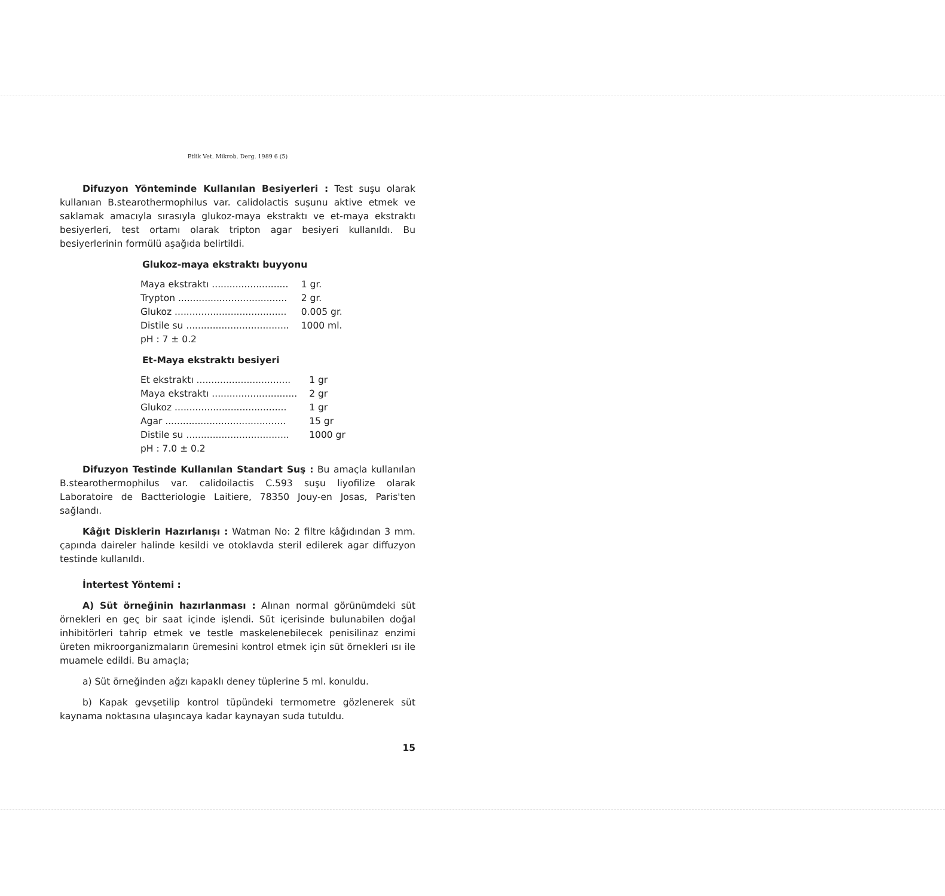Etlik Vet. Mikrob. Derg. 1989 6 (5)
Difuzyon Yönteminde Kullanılan Besiyerleri : Test suşu olarak kullanıan B.stearothermophilus var. calidolactis suşunu aktive etmek ve saklamak amacıyla sırasıyla glukoz-maya ekstraktı ve et-maya ekstraktı besiyerleri, test ortamı olarak tripton agar besiyeri kullanıldı. Bu besiyerlerinin formülü aşağıda belirtildi.
Glukoz-maya ekstraktı buyyonu
| Maya ekstraktı .......................... | 1 gr. |
| Trypton ..................................... | 2 gr. |
| Glukoz ...................................... | 0.005 gr. |
| Distile su ................................... | 1000 ml. |
| pH : 7 ± 0.2 | |
Et-Maya ekstraktı besiyeri
| Et ekstraktı ................................ | 1 gr |
| Maya ekstraktı ............................. | 2 gr |
| Glukoz ...................................... | 1 gr |
| Agar ......................................... | 15 gr |
| Distile su ................................... | 1000 gr |
| pH : 7.0 ± 0.2 | |
Difuzyon Testinde Kullanılan Standart Suş : Bu amaçla kullanılan B.stearothermophilus var. calidoilactis C.593 suşu liyofilize olarak Laboratoire de Bactteriologie Laitiere, 78350 Jouy-en Josas, Paris'ten sağlandı.
Kâğıt Disklerin Hazırlanışı : Watman No: 2 filtre kâğıdından 3 mm. çapında daireler halinde kesildi ve otoklavda steril edilerek agar diffuzyon testinde kullanıldı.
İntertest Yöntemi :
A) Süt örneğinin hazırlanması : Alınan normal görünümdeki süt örnekleri en geç bir saat içinde işlendi. Süt içerisinde bulunabilen doğal inhibitörleri tahrip etmek ve testle maskelenebilecek penisilinaz enzimi üreten mikroorganizmaların üremesini kontrol etmek için süt örnekleri ısı ile muamele edildi. Bu amaçla;
a) Süt örneğinden ağzı kapaklı deney tüplerine 5 ml. konuldu.
b) Kapak gevşetilip kontrol tüpündeki termometre gözlenerek süt kaynama noktasına ulaşıncaya kadar kaynayan suda tutuldu.
15